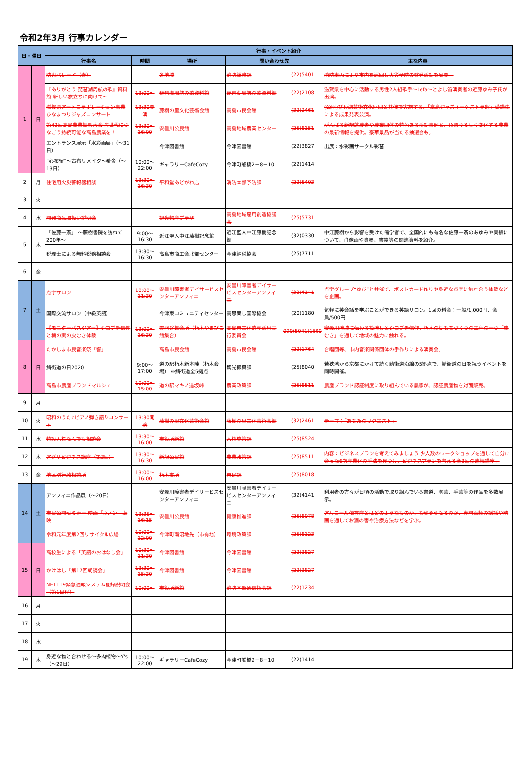令和2年3月 行事カレンダー
| 日・曜日 | | 行事・イベント紹介 | | | | | |
| --- | --- | --- | --- | --- | --- | --- | --- |
| | | 行事名 | 時間 | 場所 | 問い合わせ先 | | 主な内容 |
| 1 | 日 | 防火パレード（春） | | 各地域 | 消防総務課 | (22)5401 | 消防車両により市内を巡回し火災予防の啓発活動を展開。 |
| | | 『ありがとう 琵琶湖周航の歌』資料館 新しい旅立ちに向けて～ | 13:00～ | 琵琶湖周航の歌資料館 | 琵琶湖周航の歌資料館 | (22)2108 | 滋賀県を中心に活動する男性2人組歌手～Lefa～とよし笛演奏者の近藤ゆみ子氏が出演。 |
| | | 滋賀県アートコラボレーション事業 ひなまつりジャズコンサート | 13:30開演 | 藤樹の里文化芸術会館 | 高島市民会館 | (32)2461 | (公財)びわ湖芸術文化財団と共催で実施する、「高島ジャズオーケストラ部」受講生による成果発表公演。 |
| | | 第42回高島農業振興大会 次世代につなごう持続可能な高島農業を！ | 13:30～16:00 | 安曇川公民館 | 高島地域農業センター | (25)8151 | がんばる新規就農者や農業団体の特色ある活動事例と、めまぐるしく変化する農業の最新情報を提供。豪華景品が当たる抽選会も。 |
| | | エントランス展示「水彩画展」（～31日） | | 今津図書館 | 今津図書館 | (22)3827 | 出展：水彩画サークル彩琶 |
| | | “心布留”～古布リメイク～希舎（～13日） | 10:00～22:00 | ギャラリーCafeCozy | 今津町船橋2－8－10 | (22)1414 | |
| 2 | 月 | 住宅用火災警報器相談 | 13:30～16:30 | 平和堂あどがわ店 | 消防本部予防課 | (22)5403 | |
| 3 | 火 | | | | | | |
| 4 | 水 | 開発商品取扱い説明会 | | 観光物産プラザ | 高島地域雇用創造協議会 | (25)5731 | |
| 5 | 木 | 「佐藤一斎」 ～藤樹書院を訪ねて200年～ | 9:00～16:30 | 近江聖人中江藤樹記念館 | 近江聖人中江藤樹記念館 | (32)0330 | 中江藤樹から影響を受けた儒学者で、全国的にも有名な佐藤一斎のあゆみや実績について、肖像画や貴墨、書籍等の関連資料を紹介。 |
| | | 税理士による無料税務相談会 | 13:30～16:30 | 高島市商工会北部センター | 今津納税協会 | (25)7711 | |
| 6 | 金 | | | | | | |
| 7 | 土 | 点字サロン | 10:00～11:30 | 安曇川障害者デイサービスセンターアンフィニ | 安曇川障害者デイサービスセンターアンフィニ | (32)4141 | 点字グループ“ゆび”と共催で、ポストカード作りや身近な点字に触れ合う体験などを企画。 |
| | | 国際交流サロン（中級英語） | | 今津東コミュニティセンター | 高思案し国際協会 | (20)1180 | 気軽に英会話を学ぶことができる英語サロン。1回の料金：一般/1,000円、会員/500円 |
| | | 【モニターバスツアー】シコブチ信仰と栃の実の皮むき体験 | 13:00～16:30 | 雲洞谷集会所（朽木やまびこ館集合） | 高島市文化遺産活用実行委員会 | 090(5041)1600 | 安曇川流域に伝わる筏流しとシコブチ信仰、朽木の栃もちづくりの工程の一つ「皮むき」を通して地域の魅力に触れる。 |
| 8 | 日 | たかしま市民音楽祭「響」 | | 高島市民会館 | 高島市民会館 | (22)1764 | 合唱団等、市内音楽関係団体の手作りによる演奏会。 |
| | | 鯖街道の日2020 | 9:00～17:00 | 道の駅朽木新本陣（朽木会場） ※鯖街道全5拠点 | 観光振興課 | (25)8040 | 若狭湾から京都にかけて続く鯖街道沿線の5拠点で、鯖街道の日を祝うイベントを同時開催。 |
| | | 高島市農産ブランドマルシェ | 10:00～15:00 | 道の駅マキノ追坂峠 | 農業政策課 | (25)8511 | 農産ブランド認証制度に取り組んでいる農家が、認証農産物を対面販売。 |
| 9 | 月 | | | | | | |
| 10 | 火 | 昭和のうた♪ピアノ弾き語りコンサート | 13:30開演 | 藤樹の里文化芸術会館 | 藤樹の里文化芸術会館 | (32)2461 | テーマ：「あなたのリクエスト」 |
| 11 | 水 | 特設人権なんでも相談会 | 13:30～16:00 | 市役所新館 | 人権施策課 | (25)8524 | |
| 12 | 木 | アグリビジネス講座（第3回） | 13:30～16:30 | 新旭公民館 | 農業政策課 | (25)8511 | 内容：ビジネスプランを考えてみましょう 少人数のワークショップを通して自分に合った6次産業化の手法を見つけ、ビジネスプランを考える全3回の連続講座。 |
| 13 | 金 | 地区別行政相談所 | 13:00～16:00 | 朽木支所 | 市民課 | (25)8018 | |
| 14 | 土 | アンフィニ作品展（～20日） | | 安曇川障害者デイサービスセンターアンフィニ | 安曇川障害者デイサービスセンターアンフィニ | (32)4141 | 利用者の方々が日頃の活動で取り組んでいる書道、陶芸、手芸等の作品を多数展示。 |
| | | 市民公開セミナー 映画「カノン」上映 | 13:35～16:15 | 安曇川公民館 | 健康推進課 | (25)8078 | アルコール依存症とはどのようなものか、なぜそうなるのか、専門医師の講話や映画を通してお酒の害や治療方法などを学ぶ。 |
| | | 令和元年度第2回リサイクル広場 | 10:00～12:00 | 今津町南沼地先（市有地） | 環境政策課 | (25)8123 | |
| 15 | 日 | 高校生による「英語のおはなし会」 | 10:30～11:30 | 今津図書館 | 今津図書館 | (22)3827 | |
| | | かけはし「第17回朗読会」 | 13:30～15:30 | 今津図書館 | 今津図書館 | (22)3827 | |
| | | NET119緊急通報システム登録説明会（第1日程） | 10:00～ | 市役所新館 | 消防本部通信指令課 | (22)1234 | |
| 16 | 月 | | | | | | |
| 17 | 火 | | | | | | |
| 18 | 水 | | | | | | |
| 19 | 木 | 身近な物と合わせる～多肉植物～Y's（～29日） | 10:00～22:00 | ギャラリーCafeCozy | 今津町船橋2－8－10 | (22)1414 | |